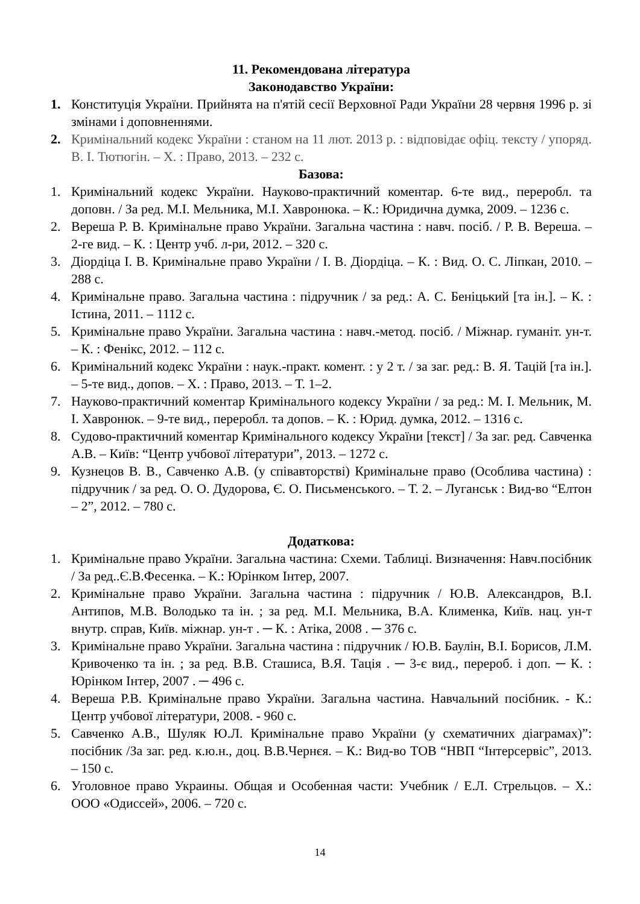11. Рекомендована література
Законодавство України:
1. Конституція України. Прийнята на п'ятій сесії Верховної Ради України 28 червня 1996 р. зі змінами і доповненнями.
2. Кримінальний кодекс України : станом на 11 лют. 2013 р. : відповідає офіц. тексту / упоряд. В. І. Тютюгін. – Х. : Право, 2013. – 232 с.
Базова:
1. Кримінальний кодекс України. Науково-практичний коментар. 6-те вид., переробл. та доповн. / За ред. М.І. Мельника, М.І. Хавронюка. – К.: Юридична думка, 2009. – 1236 с.
2. Вереша Р. В. Кримінальне право України. Загальна частина : навч. посіб. / Р. В. Вереша. – 2-ге вид. – К. : Центр учб. л-ри, 2012. – 320 с.
3. Діордіца І. В. Кримінальне право України / І. В. Діордіца. – К. : Вид. О. С. Ліпкан, 2010. – 288 с.
4. Кримінальне право. Загальна частина : підручник / за ред.: А. С. Беніцький [та ін.]. – К. : Істина, 2011. – 1112 с.
5. Кримінальне право України. Загальна частина : навч.-метод. посіб. / Міжнар. гуманіт. ун-т. – К. : Фенікс, 2012. – 112 с.
6. Кримінальний кодекс України : наук.-практ. комент. : у 2 т. / за заг. ред.: В. Я. Тацій [та ін.]. – 5-те вид., допов. – Х. : Право, 2013. – Т. 1–2.
7. Науково-практичний коментар Кримінального кодексу України / за ред.: М. І. Мельник, М. І. Хавронюк. – 9-те вид., переробл. та допов. – К. : Юрид. думка, 2012. – 1316 с.
8. Судово-практичний коментар Кримінального кодексу України [текст] / За заг. ред. Савченка А.В. – Київ: “Центр учбової літератури”, 2013. – 1272 с.
9. Кузнецов В. В., Савченко А.В. (у співавторстві) Кримінальне право (Особлива частина) : підручник / за ред. О. О. Дудорова, Є. О. Письменського. – Т. 2. – Луганськ : Вид-во “Елтон – 2”, 2012. – 780 с.
Додаткова:
1. Кримінальне право України. Загальна частина: Схеми. Таблиці. Визначення: Навч.посібник / За ред..Є.В.Фесенка. – К.: Юрінком Інтер, 2007.
2. Кримінальне право України. Загальна частина : підручник / Ю.В. Александров, В.І. Антипов, М.В. Володько та ін. ; за ред. М.І. Мельника, В.А. Клименка, Київ. нац. ун-т внутр. справ, Київ. міжнар. ун-т . ─ К. : Атіка, 2008 . ─ 376 с.
3. Кримінальне право України. Загальна частина : підручник / Ю.В. Баулін, В.І. Борисов, Л.М. Кривоченко та ін. ; за ред. В.В. Сташиса, В.Я. Тація . ─ 3-є вид., перероб. і доп. ─ К. : Юрінком Інтер, 2007 . ─ 496 с.
4. Вереша Р.В. Кримінальне право України. Загальна частина. Навчальний посібник. - К.: Центр учбової літератури, 2008. - 960 с.
5. Савченко А.В., Шуляк Ю.Л. Кримінальне право України (у схематичних діаграмах)”: посібник /За заг. ред. к.ю.н., доц. В.В.Чернєя. – К.: Вид-во ТОВ “НВП “Інтерсервіс”, 2013. – 150 с.
6. Уголовное право Украины. Общая и Особенная части: Учебник / Е.Л. Стрельцов. – Х.: ООО «Одиссей», 2006. – 720 с.
14